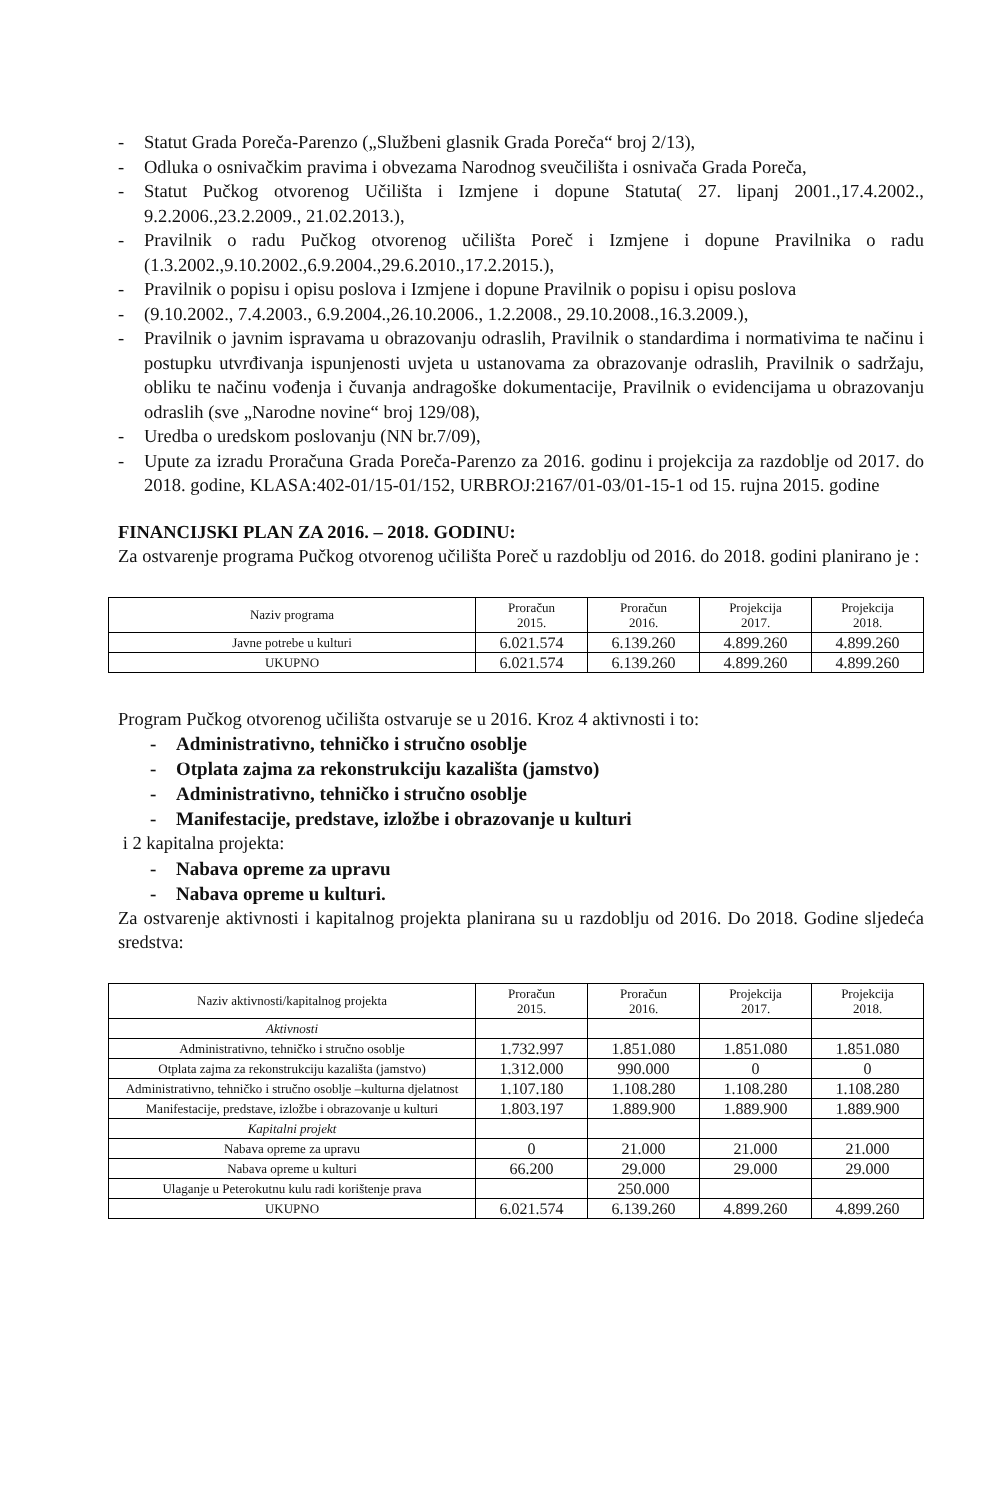- Statut Grada Poreča-Parenzo („Službeni glasnik Grada Poreča“ broj 2/13),
- Odluka o osnivačkim pravima i obvezama Narodnog sveučilišta i osnivača Grada Poreča,
- Statut Pučkog otvorenog Učilišta i Izmjene i dopune Statuta( 27. lipanj 2001.,17.4.2002., 9.2.2006.,23.2.2009., 21.02.2013.),
- Pravilnik o radu Pučkog otvorenog učilišta Poreč i Izmjene i dopune Pravilnika o radu (1.3.2002.,9.10.2002.,6.9.2004.,29.6.2010.,17.2.2015.),
- Pravilnik o popisu i opisu poslova i Izmjene i dopune Pravilnik o popisu i opisu poslova
- (9.10.2002., 7.4.2003., 6.9.2004.,26.10.2006., 1.2.2008., 29.10.2008.,16.3.2009.),
- Pravilnik o javnim ispravama u obrazovanju odraslih, Pravilnik o standardima i normativima te načinu i postupku utvrđivanja ispunjenosti uvjeta u ustanovama za obrazovanje odraslih, Pravilnik o sadržaju, obliku te načinu vođenja i čuvanja andragoške dokumentacije, Pravilnik o evidencijama u obrazovanju odraslih (sve „Narodne novine“ broj 129/08),
- Uredba o uredskom poslovanju (NN br.7/09),
- Upute za izradu Proračuna Grada Poreča-Parenzo za 2016. godinu i projekcija za razdoblje od 2017. do 2018. godine, KLASA:402-01/15-01/152, URBROJ:2167/01-03/01-15-1 od 15. rujna 2015. godine
FINANCIJSKI PLAN ZA 2016. – 2018. GODINU:
Za ostvarenje programa Pučkog otvorenog učilišta Poreč u razdoblju od 2016. do 2018. godini planirano je :
| Naziv programa | Proračun 2015. | Proračun 2016. | Projekcija 2017. | Projekcija 2018. |
| --- | --- | --- | --- | --- |
| Javne potrebe u kulturi | 6.021.574 | 6.139.260 | 4.899.260 | 4.899.260 |
| UKUPNO | 6.021.574 | 6.139.260 | 4.899.260 | 4.899.260 |
Program Pučkog otvorenog učilišta ostvaruje se u 2016. Kroz 4 aktivnosti i to:
- Administrativno, tehničko i stručno osoblje
- Otplata zajma za rekonstrukciju kazališta (jamstvo)
- Administrativno, tehničko i stručno osoblje
- Manifestacije, predstave, izložbe i obrazovanje u kulturi
i 2 kapitalna projekta:
- Nabava opreme za upravu
- Nabava opreme u kulturi.
Za ostvarenje aktivnosti i kapitalnog projekta planirana su u razdoblju od 2016. Do 2018. Godine sljedeća sredstva:
| Naziv aktivnosti/kapitalnog projekta | Proračun 2015. | Proračun 2016. | Projekcija 2017. | Projekcija 2018. |
| --- | --- | --- | --- | --- |
| Aktivnosti | | | | |
| Administrativno, tehničko i stručno osoblje | 1.732.997 | 1.851.080 | 1.851.080 | 1.851.080 |
| Otplata zajma za rekonstrukciju kazališta (jamstvo) | 1.312.000 | 990.000 | 0 | 0 |
| Administrativno, tehničko i stručno osoblje –kulturna djelatnost | 1.107.180 | 1.108.280 | 1.108.280 | 1.108.280 |
| Manifestacije, predstave, izložbe i obrazovanje u kulturi | 1.803.197 | 1.889.900 | 1.889.900 | 1.889.900 |
| Kapitalni projekt | | | | |
| Nabava opreme za upravu | 0 | 21.000 | 21.000 | 21.000 |
| Nabava opreme u kulturi | 66.200 | 29.000 | 29.000 | 29.000 |
| Ulaganje u Peterokutnu kulu radi korištenje prava | | 250.000 | | |
| UKUPNO | 6.021.574 | 6.139.260 | 4.899.260 | 4.899.260 |